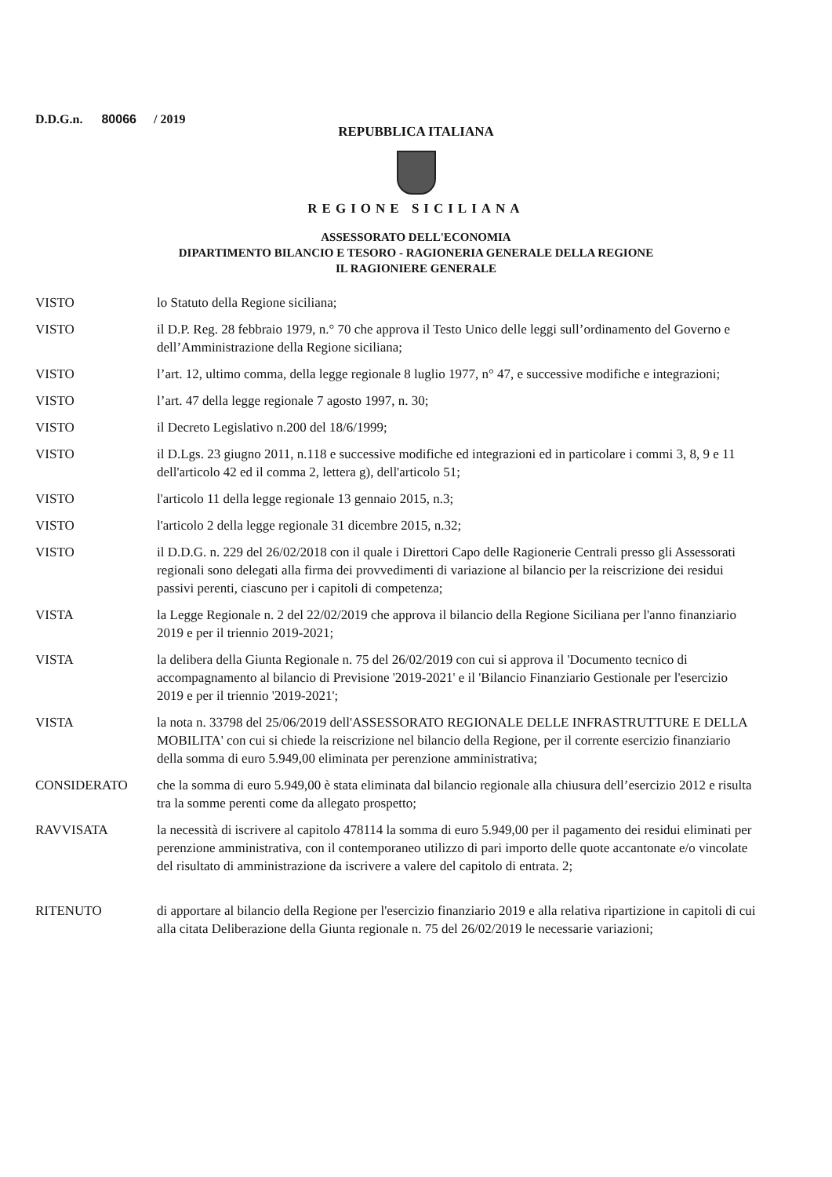D.D.G.n. 80066 / 2019
REPUBBLICA ITALIANA
REGIONE SICILIANA
ASSESSORATO DELL'ECONOMIA
DIPARTIMENTO BILANCIO E TESORO - RAGIONERIA GENERALE DELLA REGIONE
IL RAGIONIERE GENERALE
| VISTO | lo Statuto della Regione siciliana; |
| VISTO | il D.P. Reg. 28 febbraio 1979, n.° 70 che approva il Testo Unico delle leggi sull’ordinamento del Governo e dell’Amministrazione della Regione siciliana; |
| VISTO | l’art. 12, ultimo comma, della legge regionale 8 luglio 1977, n° 47, e successive modifiche e integrazioni; |
| VISTO | l’art. 47 della legge regionale 7 agosto 1997, n. 30; |
| VISTO | il Decreto Legislativo n.200 del 18/6/1999; |
| VISTO | il D.Lgs. 23 giugno 2011, n.118 e successive modifiche ed integrazioni ed in particolare i commi 3, 8, 9 e 11 dell'articolo 42 ed il comma 2, lettera g), dell'articolo 51; |
| VISTO | l'articolo 11 della legge regionale 13 gennaio 2015, n.3; |
| VISTO | l'articolo 2 della legge regionale 31 dicembre 2015, n.32; |
| VISTO | il D.D.G. n. 229 del 26/02/2018 con il quale i Direttori Capo delle Ragionerie Centrali presso gli Assessorati regionali sono delegati alla firma dei provvedimenti di variazione al bilancio per la reiscrizione dei residui passivi perenti, ciascuno per i capitoli di competenza; |
| VISTA | la Legge Regionale n. 2 del 22/02/2019 che approva il bilancio della Regione Siciliana per l'anno finanziario 2019 e per il triennio 2019-2021; |
| VISTA | la delibera della Giunta Regionale n. 75 del 26/02/2019 con cui si approva il 'Documento tecnico di accompagnamento al bilancio di Previsione '2019-2021' e il 'Bilancio Finanziario Gestionale per l'esercizio 2019 e per il triennio '2019-2021'; |
| VISTA | la nota n. 33798 del 25/06/2019 dell'ASSESSORATO REGIONALE DELLE INFRASTRUTTURE E DELLA MOBILITA' con cui si chiede la reiscrizione nel bilancio della Regione, per il corrente esercizio finanziario della somma di euro 5.949,00 eliminata per perenzione amministrativa; |
| CONSIDERATO | che la somma di euro 5.949,00 è stata eliminata dal bilancio regionale alla chiusura dell’esercizio 2012 e risulta tra la somme perenti come da allegato prospetto; |
| RAVVISATA | la necessità di iscrivere al capitolo 478114 la somma di euro 5.949,00 per il pagamento dei residui eliminati per perenzione amministrativa, con il contemporaneo utilizzo di pari importo delle quote accantonate e/o vincolate del risultato di amministrazione da iscrivere a valere del capitolo di entrata. 2; |
| RITENUTO | di apportare al bilancio della Regione per l'esercizio finanziario 2019 e alla relativa ripartizione in capitoli di cui alla citata Deliberazione della Giunta regionale n. 75 del 26/02/2019 le necessarie variazioni; |